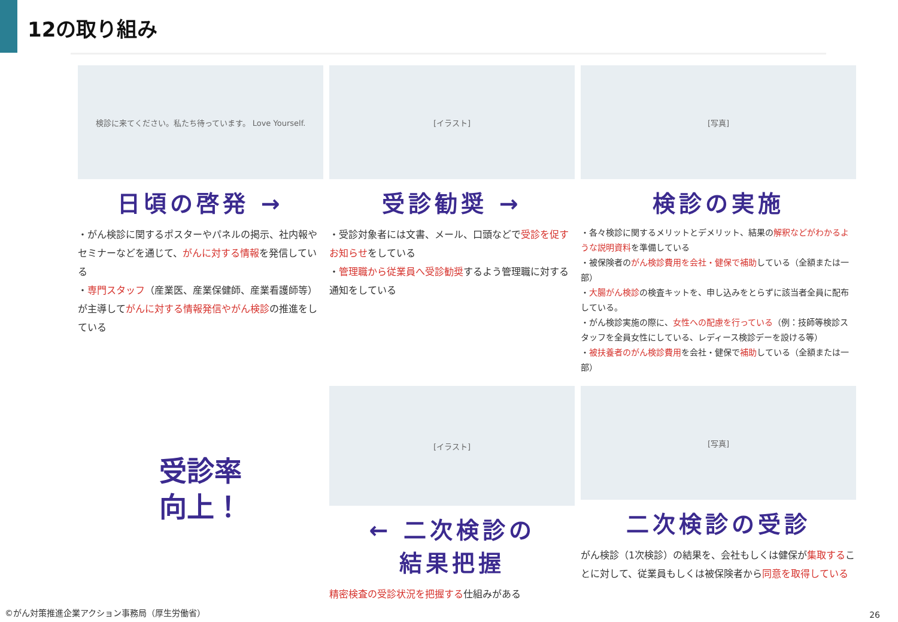12の取り組み
検診に来てください。私たち待っています。 Love Yourself.
日頃の啓発 →
・がん検診に関するポスターやパネルの掲示、社内報やセミナーなどを通じて、がんに対する情報を発信している
・専門スタッフ（産業医、産業保健師、産業看護師等）が主導してがんに対する情報発信やがん検診の推進をしている
[イラスト]
受診勧奨 →
・受診対象者には文書、メール、口頭などで受診を促すお知らせをしている
・管理職から従業員へ受診勧奨するよう管理職に対する通知をしている
[写真]
検診の実施
・各々検診に関するメリットとデメリット、結果の解釈などがわかるような説明資料を準備している
・被保険者のがん検診費用を会社・健保で補助している（全額または一部）
・大腸がん検診の検査キットを、申し込みをとらずに該当者全員に配布している。
・がん検診実施の際に、女性への配慮を行っている（例：技師等検診スタッフを全員女性にしている、レディース検診デーを設ける等）
・被扶養者のがん検診費用を会社・健保で補助している（全額または一部）
受診率
向上！
[イラスト]
← 二次検診の
結果把握
精密検査の受診状況を把握する仕組みがある
[写真]
二次検診の受診
がん検診（1次検診）の結果を、会社もしくは健保が集取することに対して、従業員もしくは被保険者から同意を取得している
©がん対策推進企業アクション事務局（厚生労働省）
26